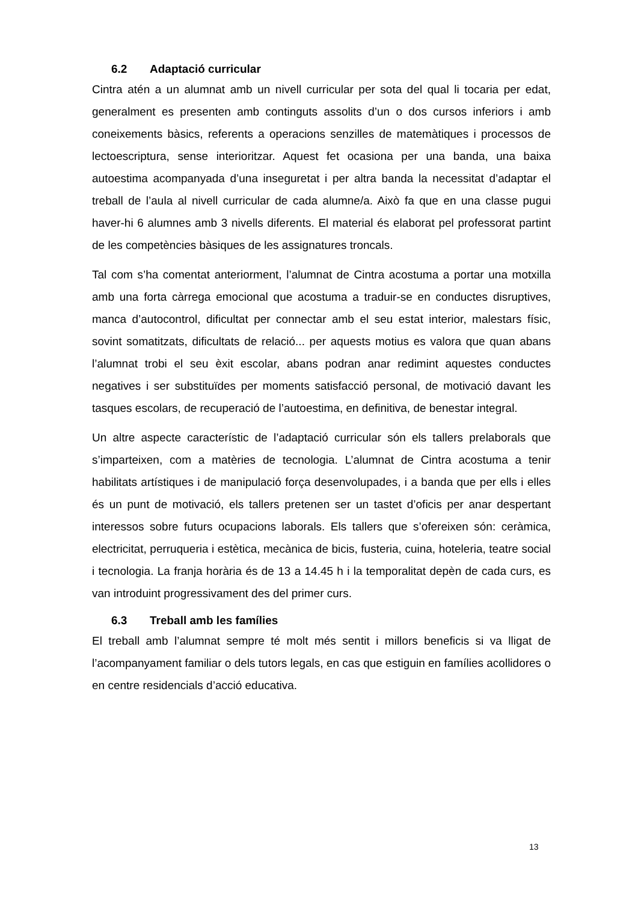6.2 Adaptació curricular
Cintra atén a un alumnat amb un nivell curricular per sota del qual li tocaria per edat, generalment es presenten amb continguts assolits d’un o dos cursos inferiors i amb coneixements bàsics, referents a operacions senzilles de matemàtiques i processos de lectoescriptura, sense interioritzar. Aquest fet ocasiona per una banda, una baixa autoestima acompanyada d’una inseguretat i per altra banda la necessitat d’adaptar el treball de l’aula al nivell curricular de cada alumne/a. Això fa que en una classe pugui haver-hi 6 alumnes amb 3 nivells diferents. El material és elaborat pel professorat partint de les competències bàsiques de les assignatures troncals.
Tal com s’ha comentat anteriorment, l’alumnat de Cintra acostuma a portar una motxilla amb una forta càrrega emocional que acostuma a traduir-se en conductes disruptives, manca d’autocontrol, dificultat per connectar amb el seu estat interior, malestars físic, sovint somatitzats, dificultats de relació... per aquests motius es valora que quan abans l’alumnat trobi el seu èxit escolar, abans podran anar redimint aquestes conductes negatives i ser substituïdes per moments satisfacció personal, de motivació davant les tasques escolars, de recuperació de l’autoestima, en definitiva, de benestar integral.
Un altre aspecte característic de l’adaptació curricular són els tallers prelaborals que s’imparteixen, com a matèries de tecnologia. L’alumnat de Cintra acostuma a tenir habilitats artístiques i de manipulació força desenvolupades, i a banda que per ells i elles és un punt de motivació, els tallers pretenen ser un tastet d’oficis per anar despertant interessos sobre futurs ocupacions laborals. Els tallers que s’ofereixen són: ceràmica, electricitat, perruqueria i estètica, mecànica de bicis, fusteria, cuina, hoteleria, teatre social i tecnologia. La franja horària és de 13 a 14.45 h i la temporalitat depèn de cada curs, es van introduint progressivament des del primer curs.
6.3 Treball amb les famílies
El treball amb l’alumnat sempre té molt més sentit i millors beneficis si va lligat de l’acompanyament familiar o dels tutors legals, en cas que estiguin en famílies acollidores o en centre residencials d’acció educativa.
13